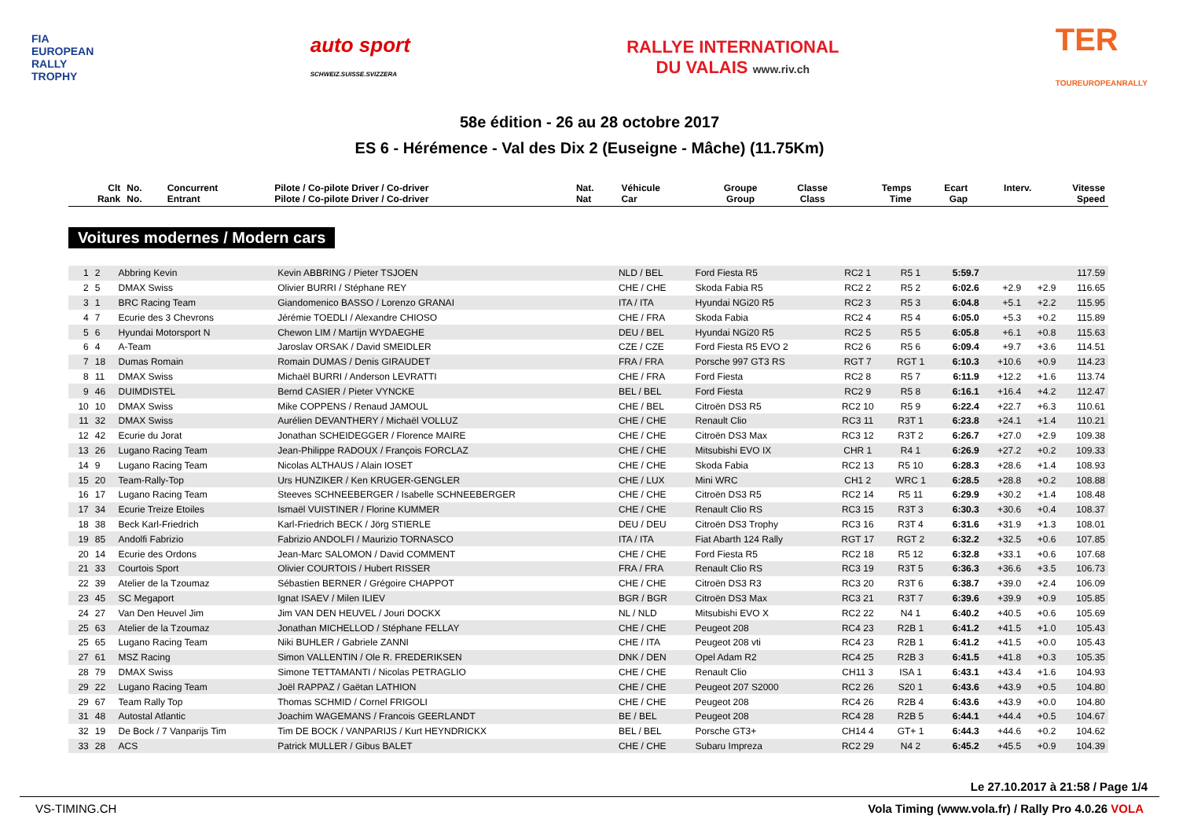FIA
EUROPEAN
RALLY
TROPHY
auto sport
SCHWEIZ.SUISSE.SVIZZERA
RALLYE INTERNATIONAL
DU VALAIS www.riv.ch
TER
TOUREUROPEANRALLY
58e édition - 26 au 28 octobre 2017
ES 6 - Hérémence - Val des Dix 2 (Euseigne - Mâche) (11.75Km)
| Clt Rank | No. No. | Concurrent Entrant | Pilote / Co-pilote Driver / Co-driver Pilote / Co-pilote Driver / Co-driver | Nat. Nat | Véhicule Car | Groupe Group | Classe Class | Temps Time | Ecart Gap | Interv. | Vitesse Speed |
| --- | --- | --- | --- | --- | --- | --- | --- | --- | --- | --- | --- |
Voitures modernes / Modern cars
| 1 | 2 | Abbring Kevin | Kevin ABBRING / Pieter TSJOEN | NLD / BEL | Ford Fiesta R5 | RC2 1 | R5 1 | 5:59.7 | | | 117.59 |
| 2 | 5 | DMAX Swiss | Olivier BURRI / Stéphane REY | CHE / CHE | Skoda Fabia R5 | RC2 2 | R5 2 | 6:02.6 | +2.9 | +2.9 | 116.65 |
| 3 | 1 | BRC Racing Team | Giandomenico BASSO / Lorenzo GRANAI | ITA / ITA | Hyundai NGi20 R5 | RC2 3 | R5 3 | 6:04.8 | +5.1 | +2.2 | 115.95 |
| 4 | 7 | Ecurie des 3 Chevrons | Jérémie TOEDLI / Alexandre CHIOSO | CHE / FRA | Skoda Fabia | RC2 4 | R5 4 | 6:05.0 | +5.3 | +0.2 | 115.89 |
| 5 | 6 | Hyundai Motorsport N | Chewon LIM / Martijn WYDAEGHE | DEU / BEL | Hyundai NGi20 R5 | RC2 5 | R5 5 | 6:05.8 | +6.1 | +0.8 | 115.63 |
| 6 | 4 | A-Team | Jaroslav ORSAK / David SMEIDLER | CZE / CZE | Ford Fiesta R5 EVO 2 | RC2 6 | R5 6 | 6:09.4 | +9.7 | +3.6 | 114.51 |
| 7 | 18 | Dumas Romain | Romain DUMAS / Denis GIRAUDET | FRA / FRA | Porsche 997 GT3 RS | RGT 7 | RGT 1 | 6:10.3 | +10.6 | +0.9 | 114.23 |
| 8 | 11 | DMAX Swiss | Michaël BURRI / Anderson LEVRATTI | CHE / FRA | Ford Fiesta | RC2 8 | R5 7 | 6:11.9 | +12.2 | +1.6 | 113.74 |
| 9 | 46 | DUIMDISTEL | Bernd CASIER / Pieter VYNCKE | BEL / BEL | Ford Fiesta | RC2 9 | R5 8 | 6:16.1 | +16.4 | +4.2 | 112.47 |
| 10 | 10 | DMAX Swiss | Mike COPPENS / Renaud JAMOUL | CHE / BEL | Citroën DS3 R5 | RC2 10 | R5 9 | 6:22.4 | +22.7 | +6.3 | 110.61 |
| 11 | 32 | DMAX Swiss | Aurélien DEVANTHERY / Michaël VOLLUZ | CHE / CHE | Renault Clio | RC3 11 | R3T 1 | 6:23.8 | +24.1 | +1.4 | 110.21 |
| 12 | 42 | Ecurie du Jorat | Jonathan SCHEIDEGGER / Florence MAIRE | CHE / CHE | Citroën DS3 Max | RC3 12 | R3T 2 | 6:26.7 | +27.0 | +2.9 | 109.38 |
| 13 | 26 | Lugano Racing Team | Jean-Philippe RADOUX / François FORCLAZ | CHE / CHE | Mitsubishi EVO IX | CHR 1 | R4 1 | 6:26.9 | +27.2 | +0.2 | 109.33 |
| 14 | 9 | Lugano Racing Team | Nicolas ALTHAUS / Alain IOSET | CHE / CHE | Skoda Fabia | RC2 13 | R5 10 | 6:28.3 | +28.6 | +1.4 | 108.93 |
| 15 | 20 | Team-Rally-Top | Urs HUNZIKER / Ken KRUGER-GENGLER | CHE / LUX | Mini WRC | CH1 2 | WRC 1 | 6:28.5 | +28.8 | +0.2 | 108.88 |
| 16 | 17 | Lugano Racing Team | Steeves SCHNEEBERGER / Isabelle SCHNEEBERGER | CHE / CHE | Citroën DS3 R5 | RC2 14 | R5 11 | 6:29.9 | +30.2 | +1.4 | 108.48 |
| 17 | 34 | Ecurie Treize Etoiles | Ismaël VUISTINER / Florine KUMMER | CHE / CHE | Renault Clio RS | RC3 15 | R3T 3 | 6:30.3 | +30.6 | +0.4 | 108.37 |
| 18 | 38 | Beck Karl-Friedrich | Karl-Friedrich BECK / Jörg STIERLE | DEU / DEU | Citroën DS3 Trophy | RC3 16 | R3T 4 | 6:31.6 | +31.9 | +1.3 | 108.01 |
| 19 | 85 | Andolfi Fabrizio | Fabrizio ANDOLFI / Maurizio TORNASCO | ITA / ITA | Fiat Abarth 124 Rally | RGT 17 | RGT 2 | 6:32.2 | +32.5 | +0.6 | 107.85 |
| 20 | 14 | Ecurie des Ordons | Jean-Marc SALOMON / David COMMENT | CHE / CHE | Ford Fiesta R5 | RC2 18 | R5 12 | 6:32.8 | +33.1 | +0.6 | 107.68 |
| 21 | 33 | Courtois Sport | Olivier COURTOIS / Hubert RISSER | FRA / FRA | Renault Clio RS | RC3 19 | R3T 5 | 6:36.3 | +36.6 | +3.5 | 106.73 |
| 22 | 39 | Atelier de la Tzoumaz | Sébastien BERNER / Grégoire CHAPPOT | CHE / CHE | Citroën DS3 R3 | RC3 20 | R3T 6 | 6:38.7 | +39.0 | +2.4 | 106.09 |
| 23 | 45 | SC Megaport | Ignat ISAEV / Milen ILIEV | BGR / BGR | Citroën DS3 Max | RC3 21 | R3T 7 | 6:39.6 | +39.9 | +0.9 | 105.85 |
| 24 | 27 | Van Den Heuvel Jim | Jim VAN DEN HEUVEL / Jouri DOCKX | NL / NLD | Mitsubishi EVO X | RC2 22 | N4 1 | 6:40.2 | +40.5 | +0.6 | 105.69 |
| 25 | 63 | Atelier de la Tzoumaz | Jonathan MICHELLOD / Stéphane FELLAY | CHE / CHE | Peugeot 208 | RC4 23 | R2B 1 | 6:41.2 | +41.5 | +1.0 | 105.43 |
| 25 | 65 | Lugano Racing Team | Niki BUHLER / Gabriele ZANNI | CHE / ITA | Peugeot 208 vti | RC4 23 | R2B 1 | 6:41.2 | +41.5 | +0.0 | 105.43 |
| 27 | 61 | MSZ Racing | Simon VALLENTIN / Ole R. FREDERIKSEN | DNK / DEN | Opel Adam R2 | RC4 25 | R2B 3 | 6:41.5 | +41.8 | +0.3 | 105.35 |
| 28 | 79 | DMAX Swiss | Simone TETTAMANTI / Nicolas PETRAGLIO | CHE / CHE | Renault Clio | CH11 3 | ISA 1 | 6:43.1 | +43.4 | +1.6 | 104.93 |
| 29 | 22 | Lugano Racing Team | Joël RAPPAZ / Gaëtan LATHION | CHE / CHE | Peugeot 207 S2000 | RC2 26 | S20 1 | 6:43.6 | +43.9 | +0.5 | 104.80 |
| 29 | 67 | Team Rally Top | Thomas SCHMID / Cornel FRIGOLI | CHE / CHE | Peugeot 208 | RC4 26 | R2B 4 | 6:43.6 | +43.9 | +0.0 | 104.80 |
| 31 | 48 | Autostal Atlantic | Joachim WAGEMANS / Francois GEERLANDT | BE / BEL | Peugeot 208 | RC4 28 | R2B 5 | 6:44.1 | +44.4 | +0.5 | 104.67 |
| 32 | 19 | De Bock / 7 Vanparijs Tim | Tim DE BOCK / VANPARIJS / Kurt HEYNDRICKX | BEL / BEL | Porsche GT3+ | CH14 4 | GT+ 1 | 6:44.3 | +44.6 | +0.2 | 104.62 |
| 33 | 28 | ACS | Patrick MULLER / Gibus BALET | CHE / CHE | Subaru Impreza | RC2 29 | N4 2 | 6:45.2 | +45.5 | +0.9 | 104.39 |
Le 27.10.2017 à 21:58 / Page 1/4
VS-TIMING.CH Vola Timing (www.vola.fr) / Rally Pro 4.0.26 VOLA